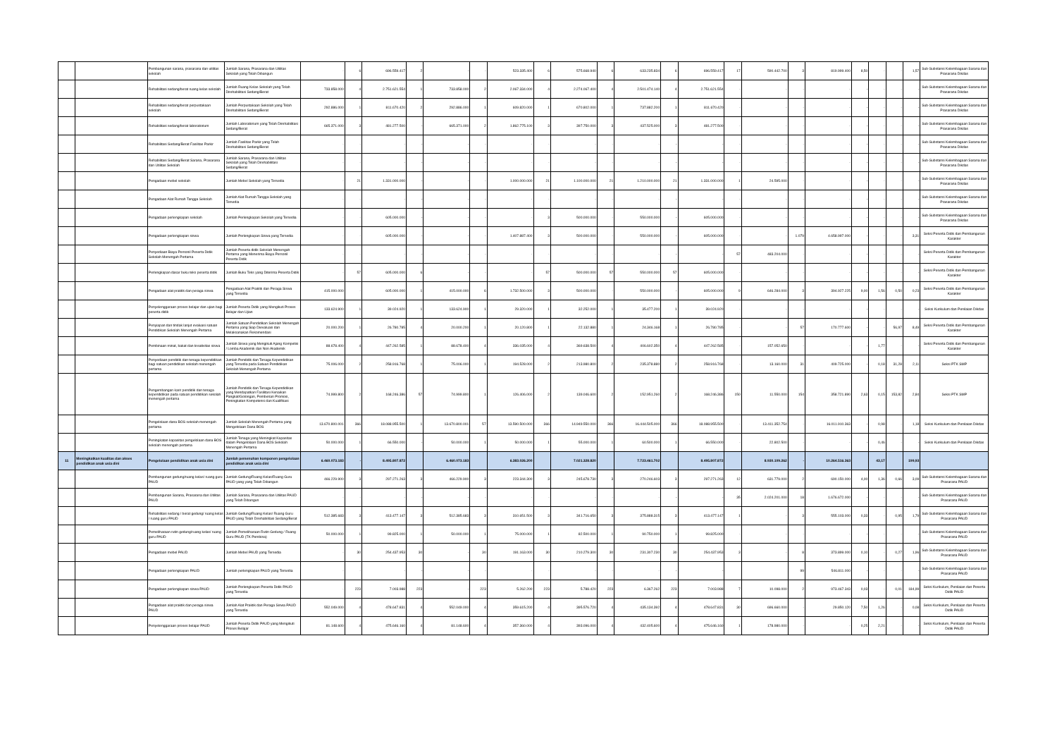| | | Pembangunan sarana, prasarana dan utilitas sekolah | Jumlah Sarana, Prasarana dan Utilitas Sekolah yang Telah Dibangun | - | 6 | 696.559.417 | 2 | - | - | 523.335.400 | 6 | 575.668.940 | 6 | 633.235.834 | 6 | 696.559.417 | 17 | 590.442.700 | 3 | 819.999.400 | 8,50 | - | - | 1,57 | Sub-Substansi Kelembagaan Sarana dan Prasarana Dikdas |
| | | Rehabilitasi sedang/berat ruang kelas sekolah | Jumlah Ruang Kelas Sekolah yang Telah Direhabilitasi Sedang/Berat | 733.858.000 | 4 | 2.751.621.554 | 1 | 733.858.000 | 2 | 2.067.334.000 | 4 | 2.274.067.400 | 4 | 2.501.474.140 | 4 | 2.751.621.554 | - | - | - | - | - | - | - | - | Sub-Substansi Kelembagaan Sarana dan Prasarana Dikdas |
| | | Rehabilitasi sedang/berat perpustakaan sekolah | Jumlah Perpustakaan Sekolah yang Telah Direhabilitasi Sedang/Berat | 292.886.000 | 1 | 811.670.420 | 2 | 292.886.000 | 1 | 609.820.000 | 1 | 670.802.000 | 1 | 737.882.200 | 1 | 811.670.420 | - | - | - | - | - | - | - | - | Sub-Substansi Kelembagaan Sarana dan Prasarana Dikdas |
| | | Rehabilitasi sedang/berat laboratorium | Jumlah Laboratorium yang Telah Direhabilitasi Sedang/Berat | 665.371.000 | 3 | 481.277.500 | - | 665.371.000 | 2 | 1.862.775.100 | 3 | 397.750.000 | 3 | 437.525.000 | 3 | 481.277.500 | - | - | - | - | - | - | - | - | Sub-Substansi Kelembagaan Sarana dan Prasarana Dikdas |
| | | Rehabilitasi Sedang/Berat Fasilitas Parkir | Jumlah Fasilitas Parkir yang Telah Direhabilitasi Sedang/Berat | - | - | - | - | - | - | - | - | - | - | - | - | - | - | - | - | - | - | - | - | - | Sub-Substansi Kelembagaan Sarana dan Prasarana Dikdas |
| | | Rehabilitasi Sedang/Berat Sarana, Prasarana dan Utilitas Sekolah | Jumlah Sarana, Prasarana dan Utilitas Sekolah yang Telah Direhabilitasi Sedang/Berat | - | - | - | - | - | - | - | - | - | - | - | - | - | - | - | - | - | - | - | - | - | Sub-Substansi Kelembagaan Sarana dan Prasarana Dikdas |
| | | Pengadaan mebel sekolah | Jumlah Mebel Sekolah yang Tersedia | - | 21 | 1.331.000.000 | - | - | - | 1.000.000.000 | 21 | 1.100.000.000 | 21 | 1.210.000.000 | 21 | 1.331.000.000 | 1 | 24.595.000 | - | - | - | - | - | - | Sub-Substansi Kelembagaan Sarana dan Prasarana Dikdas |
| | | Pengadaan Alat Rumah Tangga Sekolah | Jumlah Alat Rumah Tangga Sekolah yang Tersedia | - | - | - | - | - | - | - | - | - | - | - | - | - | - | - | - | - | - | - | - | - | Sub-Substansi Kelembagaan Sarana dan Prasarana Dikdas |
| | | Pengadaan perlengkapan sekolah | Jumlah Perlengkapan Sekolah yang Tersedia | - | - | 605.000.000 | - | - | - | - | 3 | 500.000.000 | - | 550.000.000 | - | 605.000.000 | - | - | - | - | - | - | - | - | Sub-Substansi Kelembagaan Sarana dan Prasarana Dikdas |
| | | Pengadaan perlengkapan siswa | Jumlah Perlengkapan Siswa yang Tersedia | - | - | 605.000.000 | - | - | - | 1.407.887.400 | 3 | 500.000.000 | - | 550.000.000 | - | 605.000.000 | - | - | 1.079 | 4.658.997.000 | - | - | - | 3,31 | Seksi Peserta Didik dan Pembangunan Karakter |
| | | Penyediaan Biaya Personil Peserta Didik Sekolah Menengah Pertama | Jumlah Peserta didik Sekolah Menengah Pertama yang Menerima Biaya Personil Peserta Didik | - | - | - | - | - | - | - | - | - | - | - | - | - | 57 | 483.204.000 | - | - | - | - | - | - | Seksi Peserta Didik dan Pembangunan Karakter |
| | | Perlengkapan dasar buku teks peserta didik | Jumlah Buku Teks yang Diterima Peserta Didik | - | 57 | 605.000.000 | 6 | - | - | - | 57 | 500.000.000 | 57 | 550.000.000 | 57 | 605.000.000 | - | - | - | - | - | - | - | - | Seksi Peserta Didik dan Pembangunan Karakter |
| | | Pengadaan alat praktik dan peraga siswa | Pengadaan Alat Praktik dan Peraga Siswa yang Tersedia | 415.000.000 | - | 605.000.000 | 1 | 415.000.000 | 6 | 1.732.500.000 | 3 | 500.000.000 | - | 550.000.000 | - | 605.000.000 | 9 | 646.284.000 | 3 | 394.927.225 | 9,00 | 1,56 | 0,50 | 0,23 | Seksi Peserta Didik dan Pembangunan Karakter |
| | | Penyelenggaraan proses belajar dan ujian bagi peserta didik | Jumlah Peserta Didik yang Mengikuti Proses Belajar dan Ujian | 133.624.900 | 1 | 39.024.920 | 1 | 133.624.900 | 1 | 29.320.000 | 1 | 32.252.000 | 1 | 35.477.200 | 1 | 39.024.920 | - | - | - | - | - | - | - | - | Seksi Kurikulum dan Penilaian Dikdas |
| | | Penyiapan dan tindak lanjut evaluasi satuan Pendidikan Sekolah Menengah Pertama | Jumlah Satuan Pendidikan Sekolah Menengah Pertama yang Siap Dievaluasi dan Melaksanakan Rekomendasi | 20.000.200 | 1 | 26.780.785 | 4 | 20.000.200 | 1 | 20.120.800 | 1 | 22.132.880 | 1 | 24.346.168 | 1 | 26.780.785 | - | - | 57 | 170.777.600 | - | - | 56,97 | 8,49 | Seksi Peserta Didik dan Pembangunan Karakter |
| | | Pembinaan minat, bakat dan kreativitas siswa | Jumlah Siswa yang Mengikuti Ajang Kompetisi / Lomba Akademik dan Non Akademik | 88.678.400 | 4 | 447.262.585 | 1 | 88.678.400 | 4 | 336.035.000 | 4 | 369.638.500 | 4 | 406.602.350 | 4 | 447.262.585 | - | 157.052.650 | - | - | - | 1,77 | - | - | Seksi Peserta Didik dan Pembangunan Karakter |
| | | Penyediaan pendidik dan tenaga kependidikan bagi satuan pendidikan sekolah menengah pertama | Jumlah Pendidik dan Tenaga Kependidikan yang Tersedia pada Satuan Pendidikan Sekolah Menengah Pertama | 75.006.000 | 2 | 258.916.768 | 1 | 75.006.000 | 1 | 194.528.000 | 2 | 213.980.800 | 2 | 235.378.880 | 2 | 258.916.768 | - | 13.160.000 | 31 | 409.725.000 | - | 0,18 | 31,28 | 2,11 | Seksi PTK SMP |
| | | Pengembangan karir pendidik dan tenaga kependidikan pada satuan pendidikan sekolah menengah pertama | Jumlah Pendidik dan Tenaga Kependidikan yang Mendapatkan Fasilitasi Kenaikan Pangkat/Golongan, Pemberian Promosi, Peningkatan Kompetensi dan Kualifikasi | 74.999.800 | 2 | 168.246.386 | 57 | 74.999.800 | 1 | 126.406.000 | 2 | 139.046.600 | 2 | 152.951.260 | 2 | 168.246.386 | 150 | 11.550.000 | 154 | 358.721.890 | 2,63 | 0,15 | 153,82 | 2,84 | Seksi PTK SMP |
| | | Pengelolaan dana BOS sekolah menengah pertama | Jumlah Sekolah Menengah Pertama yang Mengelolaan Dana BOS | 13.670.800.001 | 366 | 18.088.955.500 | 1 | 13.670.800.001 | 57 | 13.590.500.000 | 366 | 14.949.550.000 | 366 | 16.444.505.000 | 366 | 18.088.955.500 | - | 13.411.352.754 | - | 16.011.910.363 | - | 0,98 | - | 1,18 | Seksi Kurikulum dan Penilaian Dikdas |
| | | Peningkatan kapasitas pengelolaan dana BOS sekolah menengah pertama | Jumlah Tenaga yang Meningkat Kapasitas dalam Pengelolaan Dana BOS Sekolah Menengah Pertama | 50.000.000 | 1 | 66.550.000 | - | 50.000.000 | 1 | 50.000.000 | 1 | 55.000.000 | 1 | 60.500.000 | 1 | 66.550.000 | - | 22.802.500 | - | - | - | 0,46 | - | - | Seksi Kurikulum dan Penilaian Dikdas |
| 11 | Meningkatkan kualitas dan akses pendidikan anak usia dini | Pengelolaan pendidikan anak usia dini | Jumlah pemenuhan komponen pengelolaan pendidikan anak usia dini | 6.460.073.183 | - | 8.495.807.872 | | 6.460.073.183 | | 6.383.026.200 | | 7.021.328.820 | | 7.723.461.702 | | 8.495.807.872 | | 8.930.109.262 | - | 10.264.516.363 | | 43,17 | | 199,93 | |
| | | Pembangunan gedung/ruang kelas/ ruang guru PAUD | Jumlah Gedung/Ruang Kelas/Ruang Guru PAUD yang yang Telah Dibangun | 466.229.900 | 3 | 297.271.263 | 3 | 466.229.900 | 3 | 223.344.300 | 3 | 245.678.730 | 3 | 270.246.603 | 3 | 297.271.263 | 12 | 631.779.000 | 2 | 690.150.000 | 4,00 | 1,36 | 0,66 | 3,09 | Sub-Substansi Kelembagaan Sarana dan Prasarana PAUD |
| | | Pembangunan Sarana, Prasarana dan Utilitas PAUD | Jumlah Sarana, Prasarana dan Utilitas PAUD yang Telah Dibangun | - | - | - | - | - | - | - | - | - | - | - | - | - | 35 | 2.024.201.000 | 18 | 1.676.672.000 | - | - | - | - | Sub-Substansi Kelembagaan Sarana dan Prasarana PAUD |
| | | Rehabilitasi sedang / berat gedung/ ruang kelas / ruang guru PAUD | Jumlah Gedung/Ruang Kelas/ Ruang Guru PAUD yang Telah Direhabilitasi Sedang/Berat | 512.385.683 | 3 | 413.477.147 | 3 | 512.385.683 | 3 | 310.651.500 | 3 | 341.716.650 | 3 | 375.888.315 | 3 | 413.477.147 | 1 | - | 3 | 555.103.000 | 0,33 | - | 0,95 | 1,79 | Sub-Substansi Kelembagaan Sarana dan Prasarana PAUD |
| | | Pemeliharaan rutin gedung/ruang kelas/ ruang guru PAUD | Jumlah Pemeliharaan Rutin Gedung / Ruang Guru PAUD (TK Pembina) | 50.000.000 | 1 | 99.825.000 | 1 | 50.000.000 | 1 | 75.000.000 | 1 | 82.500.000 | 1 | 90.750.000 | 1 | 99.825.000 | - | - | - | - | - | - | - | - | Sub-Substansi Kelembagaan Sarana dan Prasarana PAUD |
| | | Pengadaan mebel PAUD | Jumlah Mebel PAUD yang Tersedia | - | 30 | 254.437.953 | 30 | - | 30 | 191.163.000 | 30 | 210.279.300 | 30 | 231.307.230 | 30 | 254.437.953 | 3 | - | 8 | 373.899.000 | 0,10 | - | 0,27 | 1,96 | Sub-Substansi Kelembagaan Sarana dan Prasarana PAUD |
| | | Pengadaan perlengkapan PAUD | Jumlah perlengkapan PAUD yang Tersedia | - | - | - | - | - | - | - | - | - | - | - | - | - | | | 99 | 546.811.000 | - | - | - | - | Sub-Substansi Kelembagaan Sarana dan Prasarana PAUD |
| | | Pengadaan perlengkapan siswa PAUD | Jumlah Perlengkapan Peserta Didik PAUD yang Tersedia | - | 223 | 7.003.988 | 223 | - | 223 | 5.262.200 | 223 | 5.788.420 | 223 | 6.367.262 | 223 | 7.003.988 | 7 | 10.098.000 | 2 | 973.467.343 | 0,03 | - | 0,01 | 184,99 | Seksi Kurikulum, Penilaian dan Peserta Didik PAUD |
| | | Pengadaan alat praktik dan peraga siswa PAUD | Jumlah Alat Praktik dan Peraga Siswa PAUD yang Tersedia | 552.049.000 | 4 | 478.647.831 | 4 | 552.049.000 | 4 | 359.615.200 | 4 | 395.576.720 | 4 | 435.134.392 | 4 | 478.647.831 | 30 | 696.660.000 | - | 29.850.120 | 7,50 | 1,26 | - | 0,08 | Seksi Kurikulum, Penilaian dan Peserta Didik PAUD |
| | | Penyelenggaraan proses belajar PAUD | Jumlah Peserta Didik PAUD yang Mengikuti Proses Belajar | 81.148.600 | 4 | 475.646.160 | 4 | 81.148.600 | 4 | 357.360.000 | 4 | 393.096.000 | 4 | 432.405.600 | 4 | 475.646.160 | 1 | 178.980.000 | - | - | 0,25 | 2,21 | - | - | Seksi Kurikulum, Penilaian dan Peserta Didik PAUD |